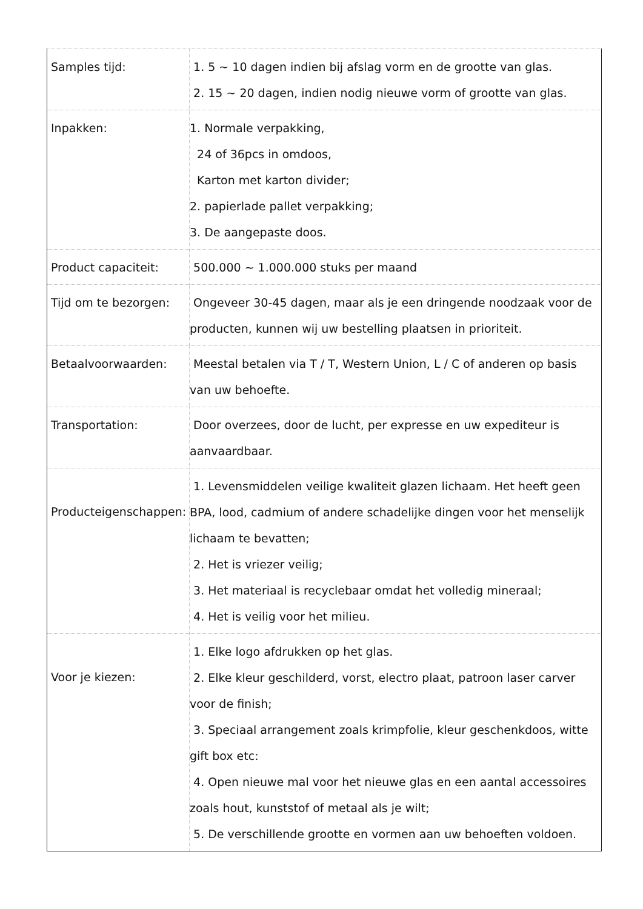| Samples tijd: | 1. 5 ~ 10 dagen indien bij afslag vorm en de grootte van glas. 2. 15 ~ 20 dagen, indien nodig nieuwe vorm of grootte van glas. |
| Inpakken: | 1. Normale verpakking, 24 of 36pcs in omdoos, Karton met karton divider; 2. papierlade pallet verpakking; 3. De aangepaste doos. |
| Product capaciteit: | 500.000 ~ 1.000.000 stuks per maand |
| Tijd om te bezorgen: | Ongeveer 30-45 dagen, maar als je een dringende noodzaak voor de producten, kunnen wij uw bestelling plaatsen in prioriteit. |
| Betaalvoorwaarden: | Meestal betalen via T / T, Western Union, L / C of anderen op basis van uw behoefte. |
| Transportation: | Door overzees, door de lucht, per expresse en uw expediteur is aanvaardbaar. |
| Producteigenschappen: | 1. Levensmiddelen veilige kwaliteit glazen lichaam. Het heeft geen BPA, lood, cadmium of andere schadelijke dingen voor het menselijk lichaam te bevatten; 2. Het is vriezer veilig; 3. Het materiaal is recyclebaar omdat het volledig mineraal; 4. Het is veilig voor het milieu. |
| Voor je kiezen: | 1. Elke logo afdrukken op het glas. 2. Elke kleur geschilderd, vorst, electro plaat, patroon laser carver voor de finish; 3. Speciaal arrangement zoals krimpfolie, kleur geschenkdoos, witte gift box etc: 4. Open nieuwe mal voor het nieuwe glas en een aantal accessoires zoals hout, kunststof of metaal als je wilt; 5. De verschillende grootte en vormen aan uw behoeften voldoen. |